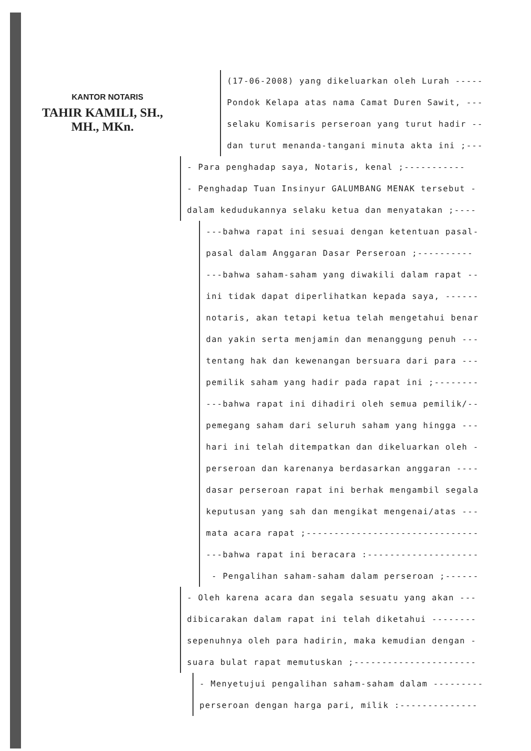KANTOR NOTARIS
TAHIR KAMILI, SH., MH., MKn.
(17-06-2008) yang dikeluarkan oleh Lurah -----
Pondok Kelapa atas nama Camat Duren Sawit, ---
selaku Komisaris perseroan yang turut hadir --
dan turut menanda-tangani minuta akta ini ;---
- Para penghadap saya, Notaris, kenal ;-----------
- Penghadap Tuan Insinyur GALUMBANG MENAK tersebut -
dalam kedudukannya selaku ketua dan menyatakan ;----
---bahwa rapat ini sesuai dengan ketentuan pasal-
pasal dalam Anggaran Dasar Perseroan ;----------
---bahwa saham-saham yang diwakili dalam rapat --
ini tidak dapat diperlihatkan kepada saya, ------
notaris, akan tetapi ketua telah mengetahui benar
dan yakin serta menjamin dan menanggung penuh ---
tentang hak dan kewenangan bersuara dari para ---
pemilik saham yang hadir pada rapat ini ;--------
---bahwa rapat ini dihadiri oleh semua pemilik/--
pemegang saham dari seluruh saham yang hingga ---
hari ini telah ditempatkan dan dikeluarkan oleh -
perseroan dan karenanya berdasarkan anggaran ----
dasar perseroan rapat ini berhak mengambil segala
keputusan yang sah dan mengikat mengenai/atas ---
mata acara rapat ;-------------------------------
---bahwa rapat ini beracara :--------------------
- Pengalihan saham-saham dalam perseroan ;------
- Oleh karena acara dan segala sesuatu yang akan ---
dibicarakan dalam rapat ini telah diketahui --------
sepenuhnya oleh para hadirin, maka kemudian dengan -
suara bulat rapat memutuskan ;----------------------
- Menyetujui pengalihan saham-saham dalam ---------
perseroan dengan harga pari, milik :--------------